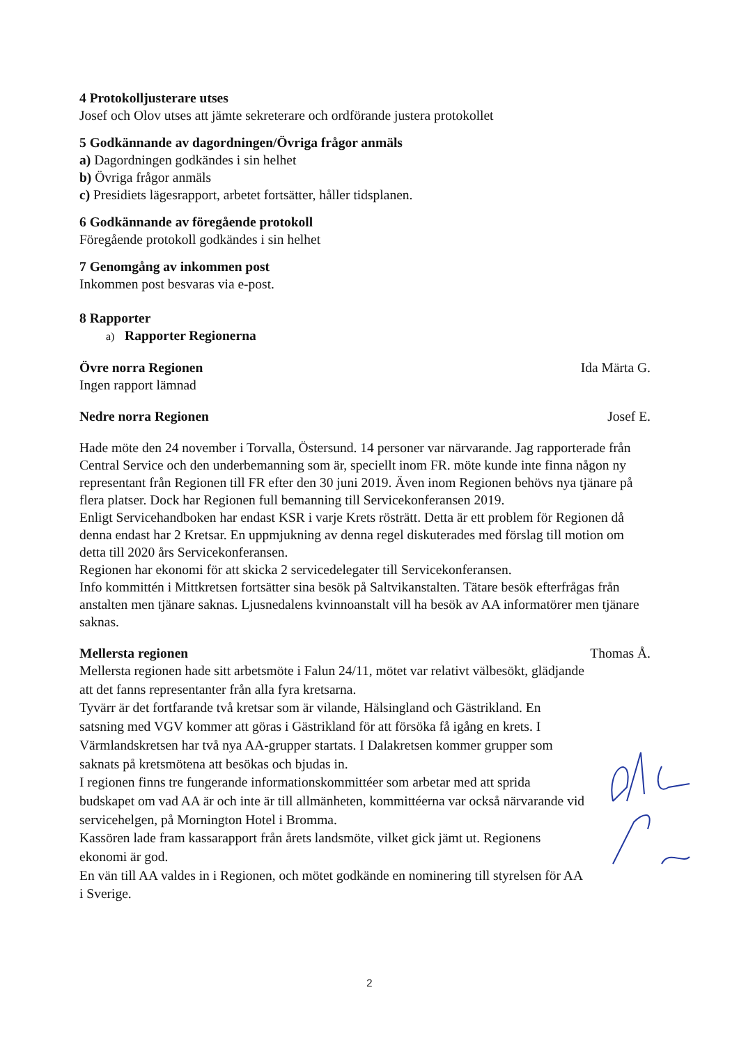4 Protokolljusterare utses
Josef och Olov utses att jämte sekreterare och ordförande justera protokollet
5 Godkännande av dagordningen/Övriga frågor anmäls
a) Dagordningen godkändes i sin helhet
b) Övriga frågor anmäls
c) Presidiets lägesrapport, arbetet fortsätter, håller tidsplanen.
6 Godkännande av föregående protokoll
Föregående protokoll godkändes i sin helhet
7 Genomgång av inkommen post
Inkommen post besvaras via e-post.
8 Rapporter
a) Rapporter Regionerna
Övre norra Regionen Ida Märta G.
Ingen rapport lämnad
Nedre norra Regionen Josef E.
Hade möte den 24 november i Torvalla, Östersund. 14 personer var närvarande. Jag rapporterade från Central Service och den underbemanning som är, speciellt inom FR. möte kunde inte finna någon ny representant från Regionen till FR efter den 30 juni 2019. Även inom Regionen behövs nya tjänare på flera platser. Dock har Regionen full bemanning till Servicekonferansen 2019.
Enligt Servicehandboken har endast KSR i varje Krets rösträtt. Detta är ett problem för Regionen då denna endast har 2 Kretsar. En uppmjukning av denna regel diskuterades med förslag till motion om detta till 2020 års Servicekonferansen.
Regionen har ekonomi för att skicka 2 servicedelegater till Servicekonferansen.
Info kommittén i Mittkretsen fortsätter sina besök på Saltvikanstalten. Tätare besök efterfrågas från anstalten men tjänare saknas. Ljusnedalens kvinnoanstalt vill ha besök av AA informatörer men tjänare saknas.
Mellersta regionen Thomas Å.
Mellersta regionen hade sitt arbetsmöte i Falun 24/11, mötet var relativt välbesökt, glädjande att det fanns representanter från alla fyra kretsarna.
Tyvärr är det fortfarande två kretsar som är vilande, Hälsingland och Gästrikland. En satsning med VGV kommer att göras i Gästrikland för att försöka få igång en krets. I Värmlandskretsen har två nya AA-grupper startats. I Dalakretsen kommer grupper som saknats på kretsmötena att besökas och bjudas in.
I regionen finns tre fungerande informationskommittéer som arbetar med att sprida budskapet om vad AA är och inte är till allmänheten, kommittéerna var också närvarande vid servicehelgen, på Mornington Hotel i Bromma.
Kassören lade fram kassarapport från årets landsmöte, vilket gick jämt ut. Regionens ekonomi är god.
En vän till AA valdes in i Regionen, och mötet godkände en nominering till styrelsen för AA i Sverige.
2